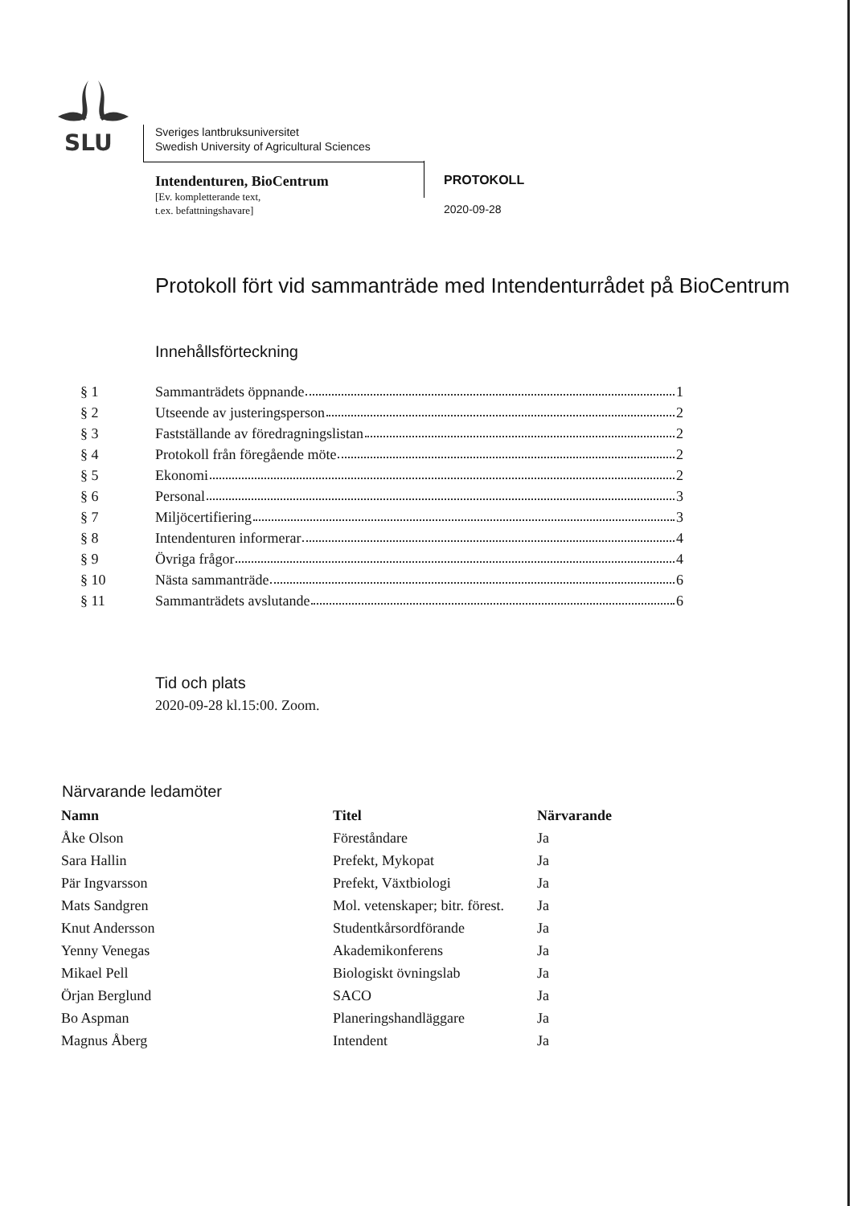SLU
Sveriges lantbruksuniversitet
Swedish University of Agricultural Sciences
Intendenturen, BioCentrum
[Ev. kompletterande text,
t.ex. befattningshavare]
PROTOKOLL
2020-09-28
Protokoll fört vid sammanträde med Intendenturrådet på BioCentrum
Innehållsförteckning
| § 1 | Sammanträdets öppnande 1 |
| § 2 | Utseende av justeringsperson 2 |
| § 3 | Fastställande av föredragningslistan 2 |
| § 4 | Protokoll från föregående möte 2 |
| § 5 | Ekonomi 2 |
| § 6 | Personal 3 |
| § 7 | Miljöcertifiering 3 |
| § 8 | Intendenturen informerar 4 |
| § 9 | Övriga frågor 4 |
| § 10 | Nästa sammanträde 6 |
| § 11 | Sammanträdets avslutande 6 |
Tid och plats
2020-09-28 kl.15:00. Zoom.
Närvarande ledamöter
| Namn | Titel | Närvarande |
| --- | --- | --- |
| Åke Olson | Föreståndare | Ja |
| Sara Hallin | Prefekt, Mykopat | Ja |
| Pär Ingvarsson | Prefekt, Växtbiologi | Ja |
| Mats Sandgren | Mol. vetenskaper; bitr. förest. | Ja |
| Knut Andersson | Studentkårsordförande | Ja |
| Yenny Venegas | Akademikonferens | Ja |
| Mikael Pell | Biologiskt övningslab | Ja |
| Örjan Berglund | SACO | Ja |
| Bo Aspman | Planeringshandläggare | Ja |
| Magnus Åberg | Intendent | Ja |